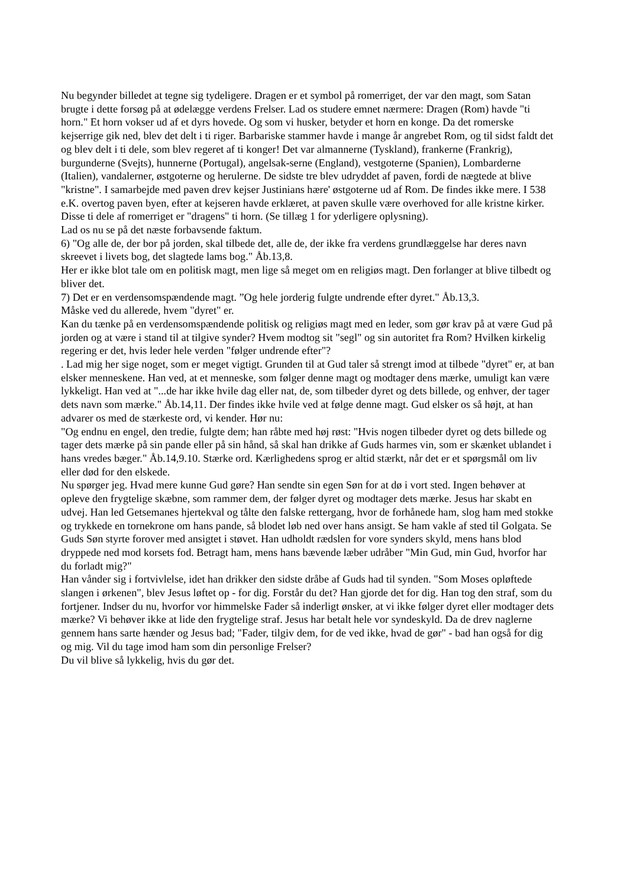Nu begynder billedet at tegne sig tydeligere. Dragen er et symbol på romerriget, der var den magt, som Satan brugte i dette forsøg på at ødelægge verdens Frelser. Lad os studere emnet nærmere: Dragen (Rom) havde "ti horn." Et horn vokser ud af et dyrs hovede. Og som vi husker, betyder et horn en konge. Da det romerske kejserrige gik ned, blev det delt i ti riger. Barbariske stammer havde i mange år angrebet Rom, og til sidst faldt det og blev delt i ti dele, som blev regeret af ti konger! Det var almannerne (Tyskland), frankerne (Frankrig), burgunderne (Svejts), hunnerne (Portugal), angelsak-serne (England), vestgoterne (Spanien), Lombarderne (Italien), vandalerner, østgoterne og herulerne. De sidste tre blev udryddet af paven, fordi de nægtede at blive "kristne". I samarbejde med paven drev kejser Justinians hære' østgoterne ud af Rom. De findes ikke mere. I 538 e.K. overtog paven byen, efter at kejseren havde erklæret, at paven skulle være overhoved for alle kristne kirker. Disse ti dele af romerriget er "dragens" ti horn. (Se tillæg 1 for yderligere oplysning).
Lad os nu se på det næste forbavsende faktum.
6) "Og alle de, der bor på jorden, skal tilbede det, alle de, der ikke fra verdens grundlæggelse har deres navn skreevet i livets bog, det slagtede lams bog." Åb.13,8.
Her er ikke blot tale om en politisk magt, men lige så meget om en religiøs magt. Den forlanger at blive tilbedt og bliver det.
7) Det er en verdensomspændende magt. ”Og hele jorderig fulgte undrende efter dyret." Åb.13,3.
Måske ved du allerede, hvem "dyret" er.
Kan du tænke på en verdensomspændende politisk og religiøs magt med en leder, som gør krav på at være Gud på jorden og at være i stand til at tilgive synder? Hvem modtog sit "segl" og sin autoritet fra Rom? Hvilken kirkelig regering er det, hvis leder hele verden "følger undrende efter"?
. Lad mig her sige noget, som er meget vigtigt. Grunden til at Gud taler så strengt imod at tilbede "dyret" er, at ban elsker menneskene. Han ved, at et menneske, som følger denne magt og modtager dens mærke, umuligt kan være lykkeligt. Han ved at "...de har ikke hvile dag eller nat, de, som tilbeder dyret og dets billede, og enhver, der tager dets navn som mærke." Åb.14,11. Der findes ikke hvile ved at følge denne magt. Gud elsker os så højt, at han advarer os med de stærkeste ord, vi kender. Hør nu:
"Og endnu en engel, den tredie, fulgte dem; han råbte med høj røst: "Hvis nogen tilbeder dyret og dets billede og tager dets mærke på sin pande eller på sin hånd, så skal han drikke af Guds harmes vin, som er skænket ublandet i hans vredes bæger." Åb.14,9.10. Stærke ord. Kærlighedens sprog er altid stærkt, når det er et spørgsmål om liv eller død for den elskede.
Nu spørger jeg. Hvad mere kunne Gud gøre? Han sendte sin egen Søn for at dø i vort sted. Ingen behøver at opleve den frygtelige skæbne, som rammer dem, der følger dyret og modtager dets mærke. Jesus har skabt en udvej. Han led Getsemanes hjertekval og tålte den falske rettergang, hvor de forhånede ham, slog ham med stokke og trykkede en tornekrone om hans pande, så blodet løb ned over hans ansigt. Se ham vakle af sted til Golgata. Se Guds Søn styrte forover med ansigtet i støvet. Han udholdt rædslen for vore synders skyld, mens hans blod dryppede ned mod korsets fod. Betragt ham, mens hans bævende læber udråber "Min Gud, min Gud, hvorfor har du forladt mig?"
Han vånder sig i fortvivlelse, idet han drikker den sidste dråbe af Guds had til synden. "Som Moses opløftede slangen i ørkenen", blev Jesus løftet op - for dig. Forstår du det? Han gjorde det for dig. Han tog den straf, som du fortjener. Indser du nu, hvorfor vor himmelske Fader så inderligt ønsker, at vi ikke følger dyret eller modtager dets mærke? Vi behøver ikke at lide den frygtelige straf. Jesus har betalt hele vor syndeskyld. Da de drev naglerne gennem hans sarte hænder og Jesus bad; "Fader, tilgiv dem, for de ved ikke, hvad de gør" - bad han også for dig og mig. Vil du tage imod ham som din personlige Frelser?
Du vil blive så lykkelig, hvis du gør det.